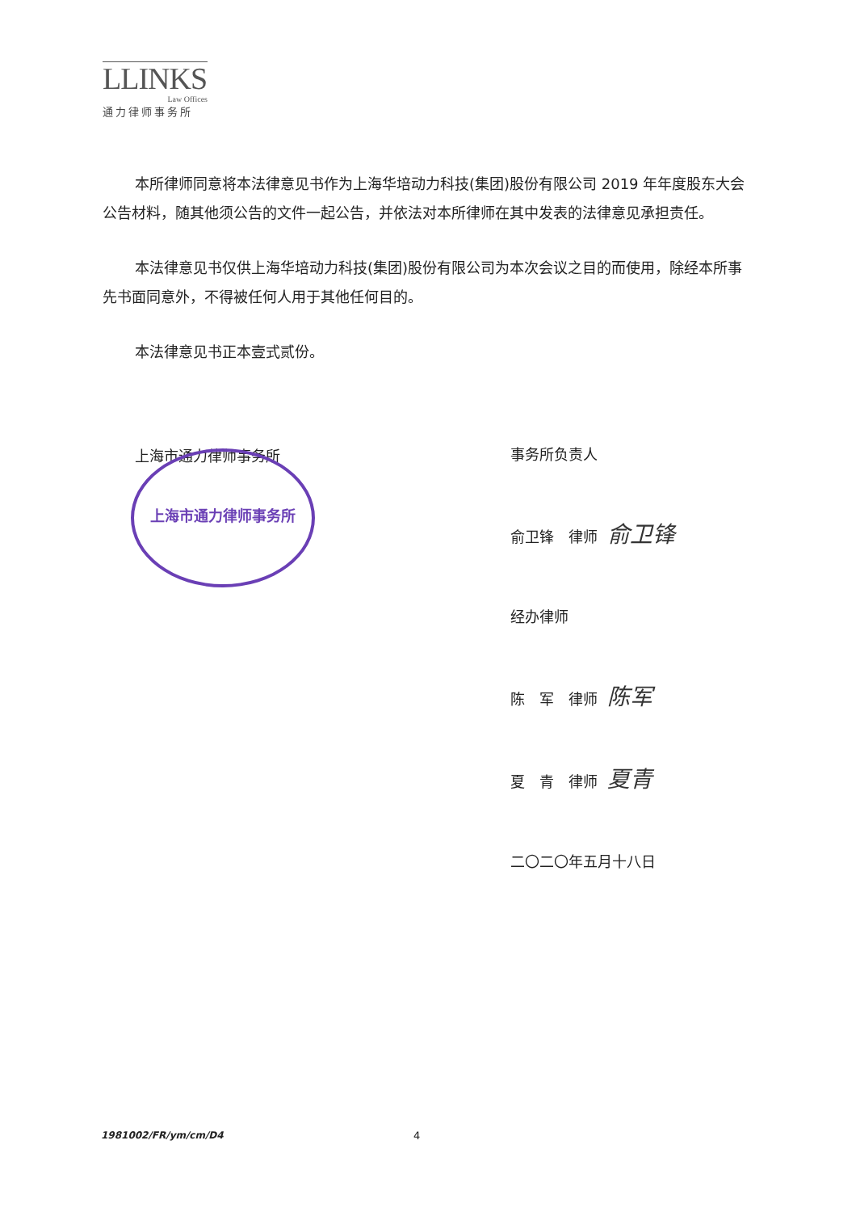LLINKS
Law Offices
通力律师事务所
本所律师同意将本法律意见书作为上海华培动力科技(集团)股份有限公司 2019 年年度股东大会公告材料，随其他须公告的文件一起公告，并依法对本所律师在其中发表的法律意见承担责任。
本法律意见书仅供上海华培动力科技(集团)股份有限公司为本次会议之目的而使用，除经本所事先书面同意外，不得被任何人用于其他任何目的。
本法律意见书正本壹式贰份。
上海市通力律师事务所
上海市通力律师事务所
事务所负责人
俞卫锋　律师 俞卫锋
经办律师
陈　军　律师 陈军
夏　青　律师 夏青
二〇二〇年五月十八日
1981002/FR/ym/cm/D4 4